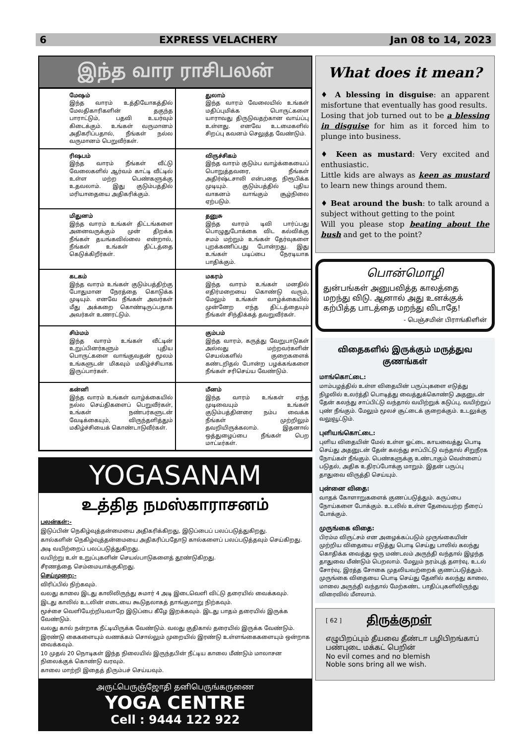6 EXPRESS VELACHERY Jan 08 to 14, 2023
இந்த வார ராசிபலன்
மேஷம்
இந்த வாரம் உத்தியோகத்தில் மேலதிகாரிகளின் தகுந்த பாராட்டும், பதவி உயர்வும் கிடைக்கும். உங்கள் வருமானம் அதிகரிப்பதால், நீங்கள் நல்ல வருமானம் பெறுவீர்கள்.
துலாம்
இந்த வாரம் வேலையில் உங்கள் மதிப்புமிக்க பொருட்களை யாராவது திருடுவதற்கான வாய்ப்பு உள்ளது. எனவே உடமைகளில் சிறப்பு கவனம் செலுத்த வேண்டும்.
ரிஷபம்
இந்த வாரம் நீங்கள் வீட்டு வேலைகளில் ஆர்வம் காட்டி வீட்டில் உள்ள மற்ற பெண்களுக்கு உதவலாம். இது குடும்பத்தில் மரியாதையை அதிகரிக்கும்.
விருச்சிகம்
இந்த வாரம் குடும்ப வாழ்க்கையைப் பொறுத்தவரை, நீங்கள் அதிர்ஷ்டசாலி என்பதை நிரூபிக்க முடியும். குடும்பத்தில் புதிய வாகனம் வாங்கும் சூழ்நிலை ஏற்படும்.
மிதுனம்
இந்த வாரம் உங்கள் திட்டங்களை அனைவருக்கும் முன் திறக்க நீங்கள் தயங்கவில்லை என்றால், நீங்கள் உங்கள் திட்டத்தை கெடுக்கிறீர்கள்.
தனுசு
இந்த வாரம் டிவி பார்ப்பது பொழுதுபோக்கை விட கல்விக்கு சமம் மற்றும் உங்கள் தேர்வுகளை புறக்கணிப்பது போன்றது. இது உங்கள் படிப்பை நேரடியாக பாதிக்கும்.
கடகம்
இந்த வாரம் உங்கள் குடும்பத்திற்கு போதுமான நேரத்தை கொடுக்க முடியும். எனவே நீங்கள் அவர்கள் மீது அக்கறை கொண்டிருப்பதாக அவர்கள் உணரட்டும்.
மகரம்
இந்த வாரம் உங்கள் மனதில் எதிர்மறையை கொண்டு வரும், மேலும் உங்கள் வாழ்க்கையில் முன்னேற எந்த திட்டத்தையும் நீங்கள் சிந்திக்கத் தவறுவீர்கள்.
சிம்மம்
இந்த வாரம் உங்கள் வீட்டின் உறுப்பினர்களும் புதிய பொருட்களை வாங்குவதன் மூலம் உங்களுடன் மிகவும் மகிழ்ச்சியாக இருப்பார்கள்.
கும்பம்
இந்த வாரம், கருத்து வேறுபாடுகள் அல்லது மற்றவர்களின் செயல்களில் குறைகளைக் கண்டறிதல் போன்ற பழக்கங்களை நீங்கள் சரிசெய்ய வேண்டும்.
கன்னி
இந்த வாரம் உங்கள் வாழ்க்கையில் நல்ல செய்திகளைப் பெறுவீர்கள், உங்கள் நண்பர்களுடன் வேடிக்கையும், விருந்தளித்தும் மகிழ்ச்சியைக் கொண்டாடுவீர்கள்.
மீனம்
இந்த வாரம் உங்கள் எந்த முடிவையும் உங்கள் குடும்பத்தினரை நம்ப வைக்க நீங்கள் முற்றிலும் தவறியிருக்கலாம். இதனால் ஒத்துழைப்பை நீங்கள் பெற மாட்டீர்கள்.
YOGASANAM
உத்தித நமஸ்காராசனம்
பலன்கள்:-
இடுப்பின் நெகிழ்வுத்தன்மையை அதிகரிக்கிறது, இடுப்பைப் பலப்படுத்துகிறது.
கால்களின் நெகிழ்வுத்தன்மையை அதிகரிப்பதோடு கால்களைப் பலப்படுத்தவும் செய்கிறது.
அடி வயிற்றைப் பலப்படுத்துகிறது.
வயிற்று உள் உறுப்புகளின் செயல்பாடுகளைத் தூண்டுகிறது.
சீரணத்தை செம்மையாக்குகிறது.
செய்முறை:-
விரிப்பில் நிற்கவும்.
வலது காலை இடது காலிலிருந்து சுமார் 4 அடி இடைவெளி விட்டு தரையில் வைக்கவும்.
இடது காலில் உடலின் எடையை கூடுதலாகத் தாங்குமாறு நிற்கவும்.
மூச்சை வெளியேற்றியவாறே இடுப்பை கீழே இறக்கவும். இடது பாதம் தரையில் இருக்க வேண்டும்.
வலது கால் நன்றாக நீட்டியிருக்க வேண்டும். வலது குதிகால் தரையில் இருக்க வேண்டும்.
இரண்டு கைகளையும் வணக்கம் சொல்லும் முறையில் இரண்டு உள்ளங்கைகளையும் ஒன்றாக வைக்கவும்.
10 முதல் 20 நொடிகள் இந்த நிலையில் இருந்தபின் நீட்டிய காலை மீண்டும் மாலாசன நிலைக்குக் கொண்டு வரவும்.
காலை மாற்றி இதைத் திரும்பச் செய்யவும்.
அருட்பெருஞ்ஜோதி தனிபெருங்கருணை
YOGA CENTRE
Cell : 9444 122 922
What does it mean?
♦ A blessing in disguise: an apparent misfortune that eventually has good results.
Losing that job turned out to be a blessing in disguise for him as it forced him to plunge into business.
♦ Keen as mustard: Very excited and enthusiastic.
Little kids are always as keen as mustard to learn new things around them.
♦ Beat around the bush: to talk around a subject without getting to the point
Will you please stop beating about the bush and get to the point?
பொன்மொழி
துன்பங்கள் அனுபவித்த காலத்தை மறந்து விடு. ஆனால் அது உனக்குக் கற்பித்த பாடத்தை மறந்து விடாதே!
- பெஞ்சமின் பிராங்கிளின்
விதைகளில் இருக்கும் மருத்துவ குணங்கள்
மாங்கொட்டை:
மாம்பழத்தில் உள்ள விதையின் பருப்புகளை எடுத்து நிழலில் உலர்த்தி பொடித்து வைத்துக்கொண்டு அதனுடன் தேன் கலந்து சாப்பிட்டு வந்தால் வயிற்றுக் கடுப்பு, வயிற்றுப் புண் நீங்கும். மேலும் மூலச் சூட்டைக் குறைக்கும். உடலுக்கு வலுவூட்டும்.
புளியங்கொட்டை:
புளிய விதையின் மேல் உள்ள ஓட்டை காயவைத்து பொடி செய்து அதனுடன் தேன் கலந்து சாப்பிட்டு வந்தால் சிறுநீரக நோய்கள் நீங்கும். பெண்களுக்கு உண்டாகும் வெள்ளைப் படுதல், அதிக உதிரப்போக்கு மாறும். இதன் பருப்பு தாதுவை விருத்தி செய்யும்.
புன்னை விதை:
வாதக் கோளாறுகளைக் குணப்படுத்தும். கருப்பை நோய்களை போக்கும். உடலில் உள்ள தேவையற்ற நீரைப் போக்கும்.
முருங்கை விதை:
பிரம்ம விருட்சம் என அழைக்கப்படும் முருங்கையின் முற்றிய விதையை எடுத்து பொடி செய்து பாலில் கலந்து கொதிக்க வைத்து ஒரு மண்டலம் அருந்தி வந்தால் இழந்த தாதுவை மீண்டும் பெறலாம். மேலும் நரம்புத் தளர்வு, உடல் சோர்வு, இரத்த சோகை முதலியவற்றைக் குணப்படுத்தும். முருங்கை விதையை பொடி செய்து தேனில் கலந்து காலை, மாலை அருந்தி வந்தால் மேற்கண்ட பாதிப்புகளிலிருந்து விரைவில் மீளலாம்.
[ 62 ] திருக்குறள்
எழுபிறப்பும் தீயவை தீண்டா பழிபிறங்காப்
பண்புடை மக்கட் பெறின்
No evil comes and no blemish
Noble sons bring all we wish.